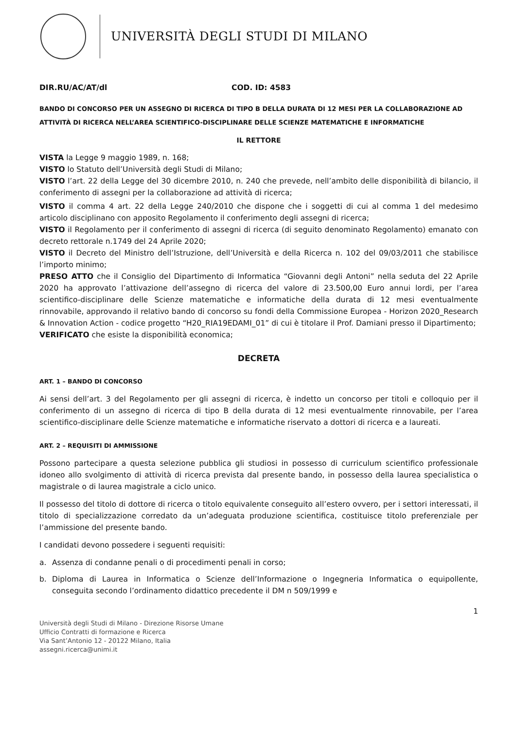UNIVERSITÀ DEGLI STUDI DI MILANO
DIR.RU/AC/AT/dl COD. ID: 4583
BANDO DI CONCORSO PER UN ASSEGNO DI RICERCA DI TIPO B DELLA DURATA DI 12 MESI PER LA COLLABORAZIONE AD ATTIVITÀ DI RICERCA NELL’AREA SCIENTIFICO-DISCIPLINARE DELLE SCIENZE MATEMATICHE E INFORMATICHE
IL RETTORE
VISTA la Legge 9 maggio 1989, n. 168;
VISTO lo Statuto dell’Università degli Studi di Milano;
VISTO l’art. 22 della Legge del 30 dicembre 2010, n. 240 che prevede, nell’ambito delle disponibilità di bilancio, il conferimento di assegni per la collaborazione ad attività di ricerca;
VISTO il comma 4 art. 22 della Legge 240/2010 che dispone che i soggetti di cui al comma 1 del medesimo articolo disciplinano con apposito Regolamento il conferimento degli assegni di ricerca;
VISTO il Regolamento per il conferimento di assegni di ricerca (di seguito denominato Regolamento) emanato con decreto rettorale n.1749 del 24 Aprile 2020;
VISTO il Decreto del Ministro dell’Istruzione, dell’Università e della Ricerca n. 102 del 09/03/2011 che stabilisce l’importo minimo;
PRESO ATTO che il Consiglio del Dipartimento di Informatica “Giovanni degli Antoni” nella seduta del 22 Aprile 2020 ha approvato l’attivazione dell’assegno di ricerca del valore di 23.500,00 Euro annui lordi, per l’area scientifico-disciplinare delle Scienze matematiche e informatiche della durata di 12 mesi eventualmente rinnovabile, approvando il relativo bando di concorso su fondi della Commissione Europea - Horizon 2020_Research & Innovation Action - codice progetto “H20_RIA19EDAMI_01” di cui è titolare il Prof. Damiani presso il Dipartimento;
VERIFICATO che esiste la disponibilità economica;
DECRETA
ART. 1 – BANDO DI CONCORSO
Ai sensi dell’art. 3 del Regolamento per gli assegni di ricerca, è indetto un concorso per titoli e colloquio per il conferimento di un assegno di ricerca di tipo B della durata di 12 mesi eventualmente rinnovabile, per l’area scientifico-disciplinare delle Scienze matematiche e informatiche riservato a dottori di ricerca e a laureati.
ART. 2 – REQUISITI DI AMMISSIONE
Possono partecipare a questa selezione pubblica gli studiosi in possesso di curriculum scientifico professionale idoneo allo svolgimento di attività di ricerca prevista dal presente bando, in possesso della laurea specialistica o magistrale o di laurea magistrale a ciclo unico.
Il possesso del titolo di dottore di ricerca o titolo equivalente conseguito all’estero ovvero, per i settori interessati, il titolo di specializzazione corredato da un’adeguata produzione scientifica, costituisce titolo preferenziale per l’ammissione del presente bando.
I candidati devono possedere i seguenti requisiti:
a. Assenza di condanne penali o di procedimenti penali in corso;
b. Diploma di Laurea in Informatica o Scienze dell’Informazione o Ingegneria Informatica o equipollente, conseguita secondo l’ordinamento didattico precedente il DM n 509/1999 e
1
Università degli Studi di Milano - Direzione Risorse Umane
Ufficio Contratti di formazione e Ricerca
Via Sant’Antonio 12 - 20122 Milano, Italia
assegni.ricerca@unimi.it